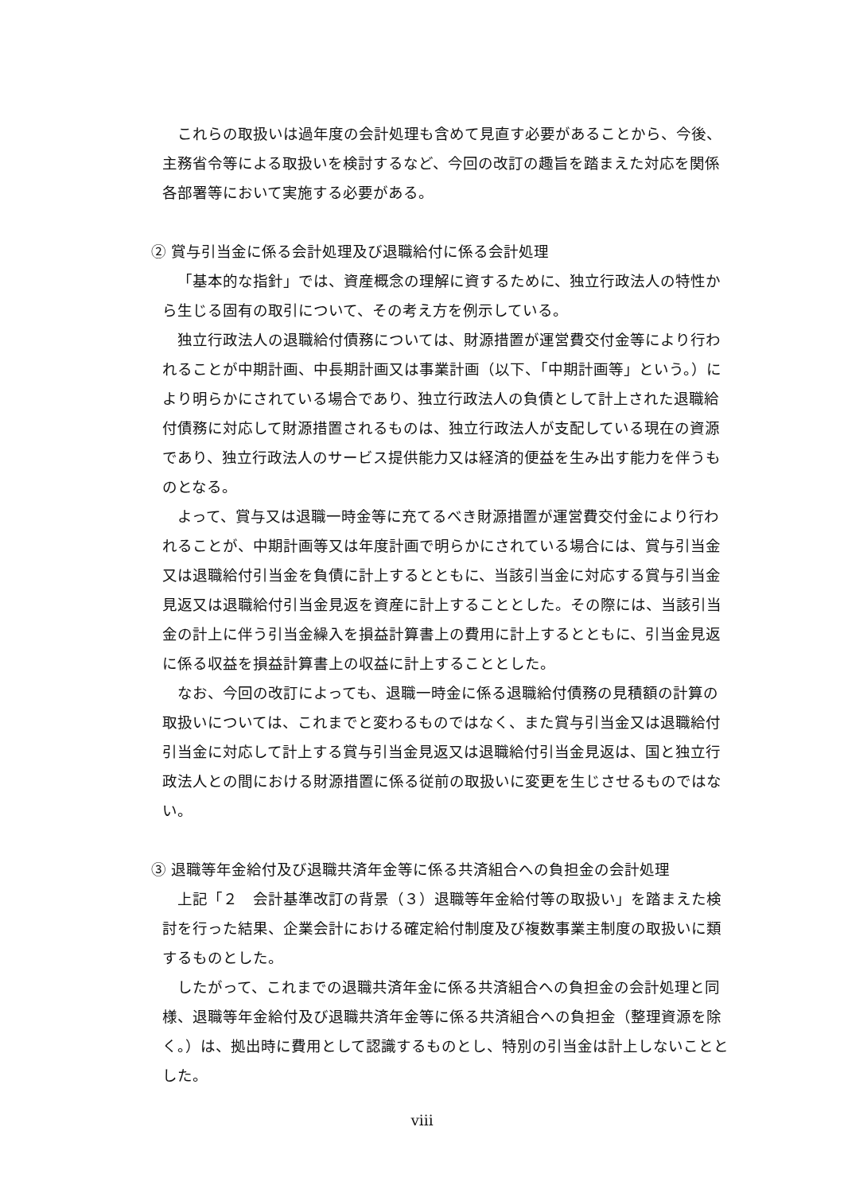これらの取扱いは過年度の会計処理も含めて見直す必要があることから、今後、主務省令等による取扱いを検討するなど、今回の改訂の趣旨を踏まえた対応を関係各部署等において実施する必要がある。
② 賞与引当金に係る会計処理及び退職給付に係る会計処理
「基本的な指針」では、資産概念の理解に資するために、独立行政法人の特性から生じる固有の取引について、その考え方を例示している。
独立行政法人の退職給付債務については、財源措置が運営費交付金等により行われることが中期計画、中長期計画又は事業計画（以下、「中期計画等」という。）により明らかにされている場合であり、独立行政法人の負債として計上された退職給付債務に対応して財源措置されるものは、独立行政法人が支配している現在の資源であり、独立行政法人のサービス提供能力又は経済的便益を生み出す能力を伴うものとなる。
よって、賞与又は退職一時金等に充てるべき財源措置が運営費交付金により行われることが、中期計画等又は年度計画で明らかにされている場合には、賞与引当金又は退職給付引当金を負債に計上するとともに、当該引当金に対応する賞与引当金見返又は退職給付引当金見返を資産に計上することとした。その際には、当該引当金の計上に伴う引当金繰入を損益計算書上の費用に計上するとともに、引当金見返に係る収益を損益計算書上の収益に計上することとした。
なお、今回の改訂によっても、退職一時金に係る退職給付債務の見積額の計算の取扱いについては、これまでと変わるものではなく、また賞与引当金又は退職給付引当金に対応して計上する賞与引当金見返又は退職給付引当金見返は、国と独立行政法人との間における財源措置に係る従前の取扱いに変更を生じさせるものではない。
③ 退職等年金給付及び退職共済年金等に係る共済組合への負担金の会計処理
上記「２　会計基準改訂の背景（３）退職等年金給付等の取扱い」を踏まえた検討を行った結果、企業会計における確定給付制度及び複数事業主制度の取扱いに類するものとした。
したがって、これまでの退職共済年金に係る共済組合への負担金の会計処理と同様、退職等年金給付及び退職共済年金等に係る共済組合への負担金（整理資源を除く。）は、拠出時に費用として認識するものとし、特別の引当金は計上しないこととした。
viii